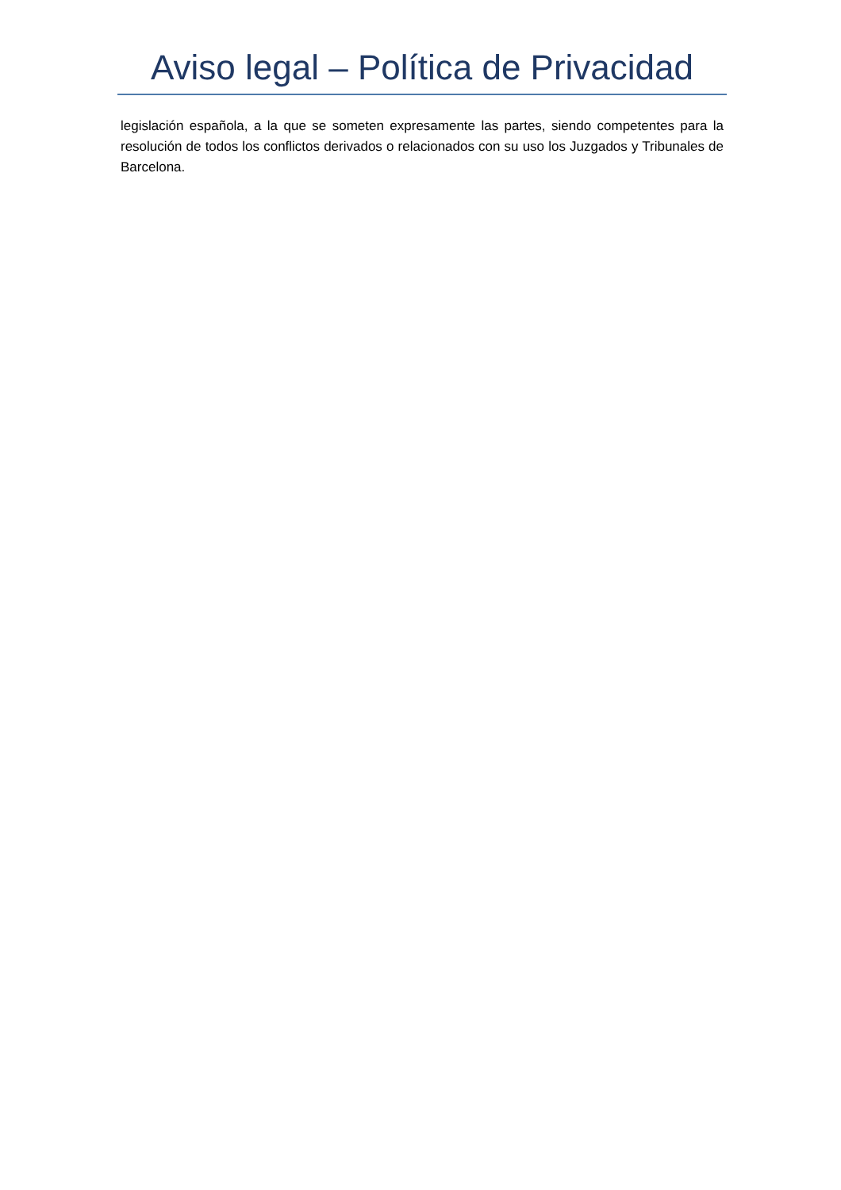Aviso legal – Política de Privacidad
legislación española, a la que se someten expresamente las partes, siendo competentes para la resolución de todos los conflictos derivados o relacionados con su uso los Juzgados y Tribunales de Barcelona.